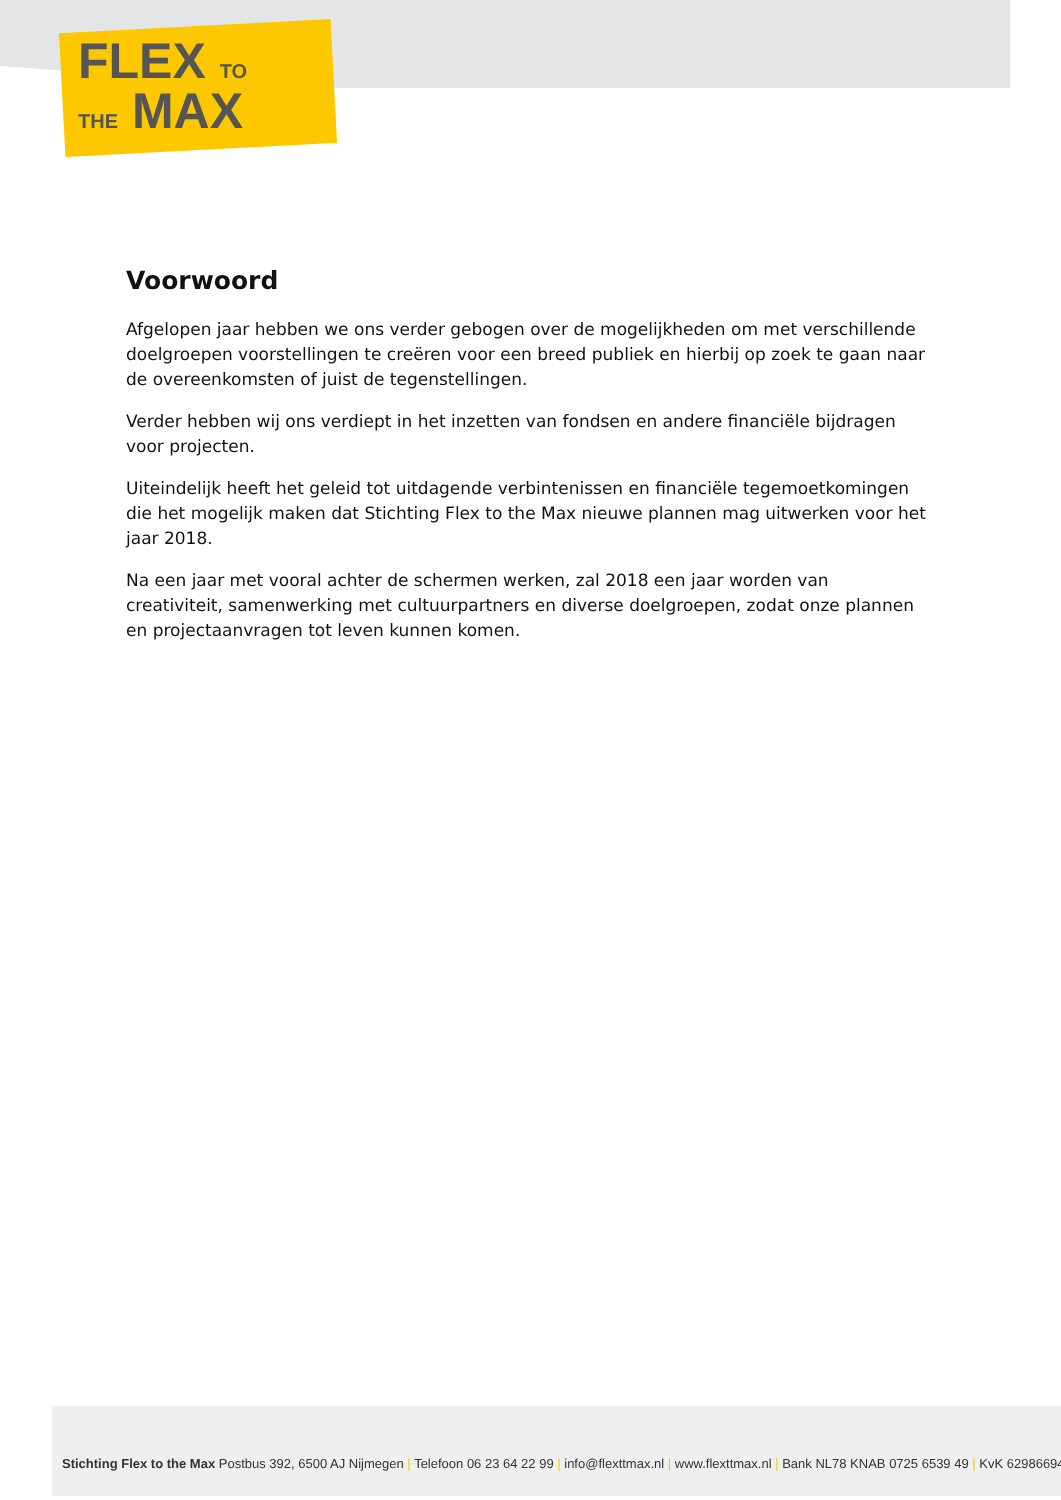FLEX TO
THE MAX
Voorwoord
Afgelopen jaar hebben we ons verder gebogen over de mogelijkheden om met verschillende doelgroepen voorstellingen te creëren voor een breed publiek en hierbij op zoek te gaan naar de overeenkomsten of juist de tegenstellingen.
Verder hebben wij ons verdiept in het inzetten van fondsen en andere financiële bijdragen voor projecten.
Uiteindelijk heeft het geleid tot uitdagende verbintenissen en financiële tegemoetkomingen die het mogelijk maken dat Stichting Flex to the Max nieuwe plannen mag uitwerken voor het jaar 2018.
Na een jaar met vooral achter de schermen werken, zal 2018 een jaar worden van creativiteit, samenwerking met cultuurpartners en diverse doelgroepen, zodat onze plannen en projectaanvragen tot leven kunnen komen.
Stichting Flex to the Max Postbus 392, 6500 AJ Nijmegen | Telefoon 06 23 64 22 99 | info@flexttmax.nl | www.flexttmax.nl | Bank NL78 KNAB 0725 6539 49 | KvK 62986694